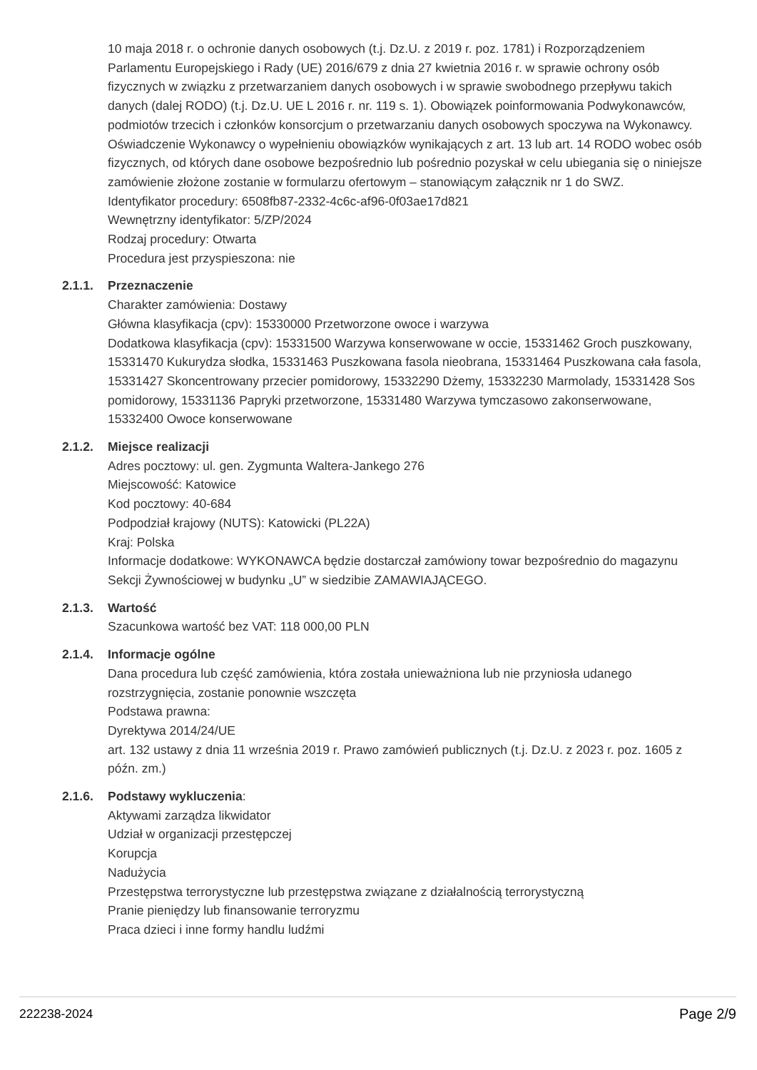10 maja 2018 r. o ochronie danych osobowych (t.j. Dz.U. z 2019 r. poz. 1781) i Rozporządzeniem Parlamentu Europejskiego i Rady (UE) 2016/679 z dnia 27 kwietnia 2016 r. w sprawie ochrony osób fizycznych w związku z przetwarzaniem danych osobowych i w sprawie swobodnego przepływu takich danych (dalej RODO) (t.j. Dz.U. UE L 2016 r. nr. 119 s. 1). Obowiązek poinformowania Podwykonawców, podmiotów trzecich i członków konsorcjum o przetwarzaniu danych osobowych spoczywa na Wykonawcy. Oświadczenie Wykonawcy o wypełnieniu obowiązków wynikających z art. 13 lub art. 14 RODO wobec osób fizycznych, od których dane osobowe bezpośrednio lub pośrednio pozyskał w celu ubiegania się o niniejsze zamówienie złożone zostanie w formularzu ofertowym – stanowiącym załącznik nr 1 do SWZ.
Identyfikator procedury: 6508fb87-2332-4c6c-af96-0f03ae17d821
Wewnętrzny identyfikator: 5/ZP/2024
Rodzaj procedury: Otwarta
Procedura jest przyspieszona: nie
2.1.1. Przeznaczenie
Charakter zamówienia: Dostawy
Główna klasyfikacja (cpv): 15330000 Przetworzone owoce i warzywa
Dodatkowa klasyfikacja (cpv): 15331500 Warzywa konserwowane w occie, 15331462 Groch puszkowany, 15331470 Kukurydza słodka, 15331463 Puszkowana fasola nieobrana, 15331464 Puszkowana cała fasola, 15331427 Skoncentrowany przecier pomidorowy, 15332290 Dżemy, 15332230 Marmolady, 15331428 Sos pomidorowy, 15331136 Papryki przetworzone, 15331480 Warzywa tymczasowo zakonserwowane, 15332400 Owoce konserwowane
2.1.2. Miejsce realizacji
Adres pocztowy: ul. gen. Zygmunta Waltera-Jankego 276
Miejscowość: Katowice
Kod pocztowy: 40-684
Podpodział krajowy (NUTS): Katowicki (PL22A)
Kraj: Polska
Informacje dodatkowe: WYKONAWCA będzie dostarczał zamówiony towar bezpośrednio do magazynu Sekcji Żywnościowej w budynku „U” w siedzibie ZAMAWIAJĄCEGO.
2.1.3. Wartość
Szacunkowa wartość bez VAT: 118 000,00 PLN
2.1.4. Informacje ogólne
Dana procedura lub część zamówienia, która została unieważniona lub nie przyniosła udanego rozstrzygnięcia, zostanie ponownie wszczęta
Podstawa prawna:
Dyrektywa 2014/24/UE
art. 132 ustawy z dnia 11 września 2019 r. Prawo zamówień publicznych (t.j. Dz.U. z 2023 r. poz. 1605 z późn. zm.)
2.1.6. Podstawy wykluczenia:
Aktywami zarządza likwidator
Udział w organizacji przestępczej
Korupcja
Nadużycia
Przestępstwa terrorystyczne lub przestępstwa związane z działalnością terrorystyczną
Pranie pieniędzy lub finansowanie terroryzmu
Praca dzieci i inne formy handlu ludźmi
222238-2024 Page 2/9